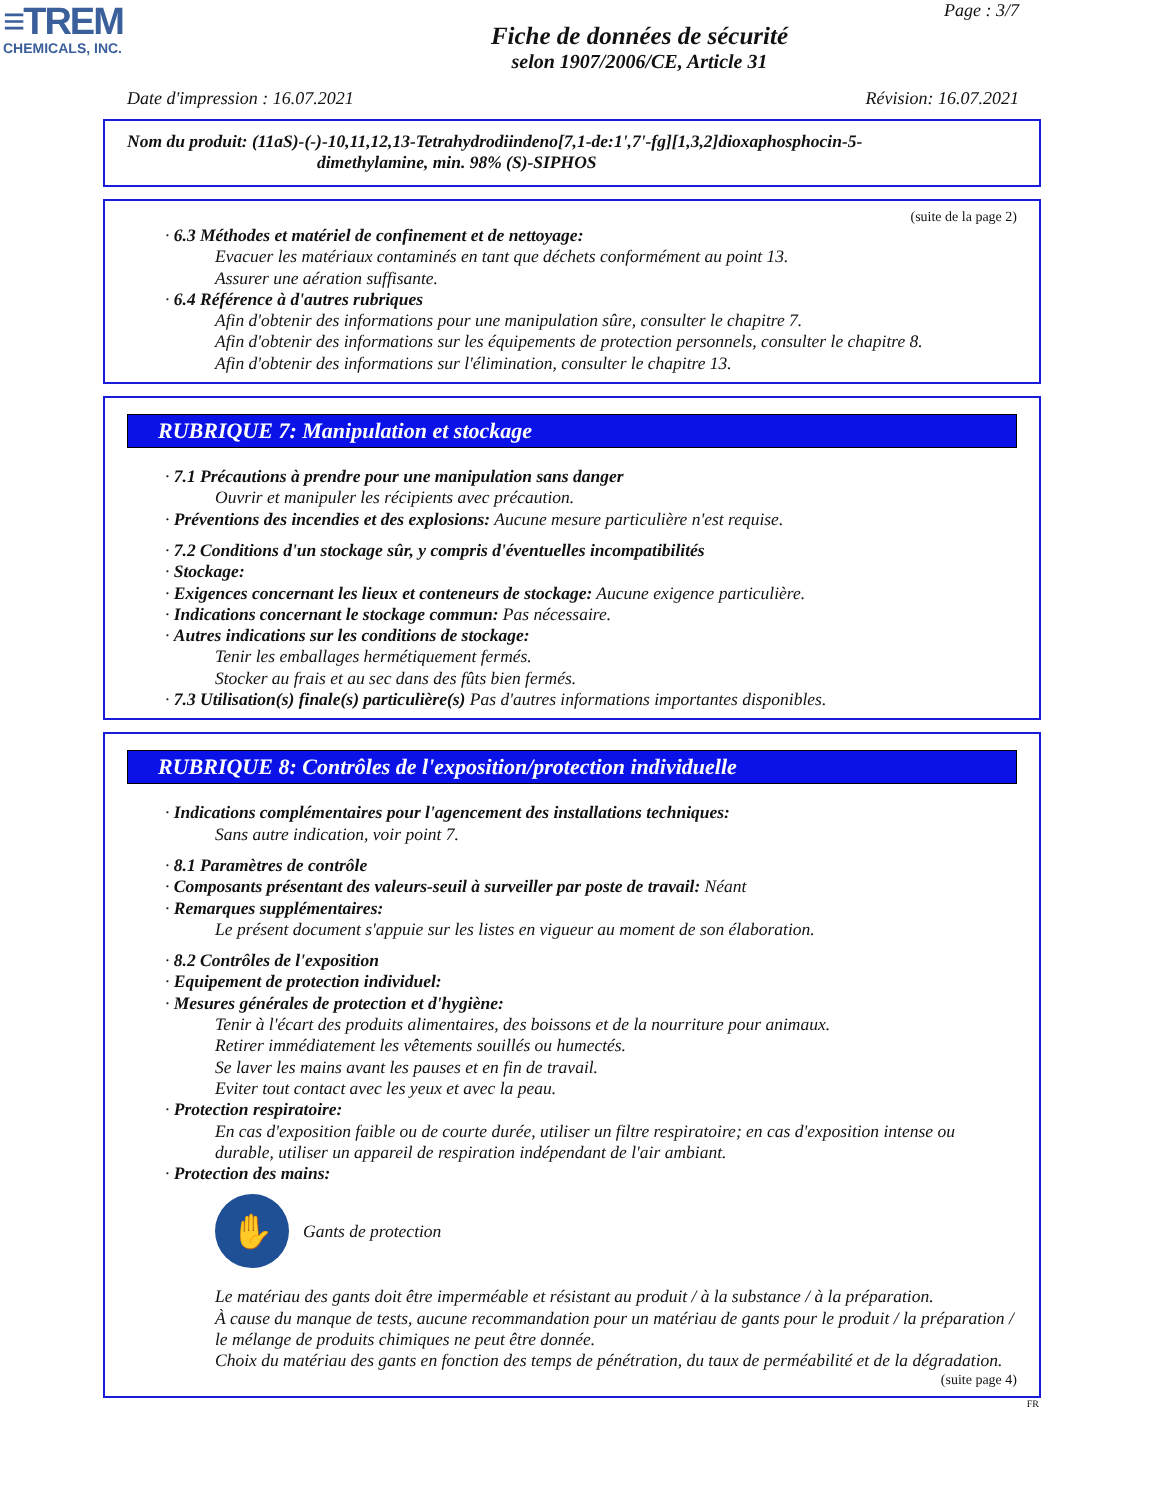≡TREM
CHEMICALS, INC.
Page : 3/7
Fiche de données de sécurité
selon 1907/2006/CE, Article 31
Date d'impression : 16.07.2021 Révision: 16.07.2021
Nom du produit: (11aS)-(-)-10,11,12,13-Tetrahydrodiindeno[7,1-de:1',7'-fg][1,3,2]dioxaphosphocin-5-
dimethylamine, min. 98% (S)-SIPHOS
(suite de la page 2)
· 6.3 Méthodes et matériel de confinement et de nettoyage:
Evacuer les matériaux contaminés en tant que déchets conformément au point 13.
Assurer une aération suffisante.
· 6.4 Référence à d'autres rubriques
Afin d'obtenir des informations pour une manipulation sûre, consulter le chapitre 7.
Afin d'obtenir des informations sur les équipements de protection personnels, consulter le chapitre 8.
Afin d'obtenir des informations sur l'élimination, consulter le chapitre 13.
RUBRIQUE 7: Manipulation et stockage
· 7.1 Précautions à prendre pour une manipulation sans danger
Ouvrir et manipuler les récipients avec précaution.
· Préventions des incendies et des explosions: Aucune mesure particulière n'est requise.
· 7.2 Conditions d'un stockage sûr, y compris d'éventuelles incompatibilités
· Stockage:
· Exigences concernant les lieux et conteneurs de stockage: Aucune exigence particulière.
· Indications concernant le stockage commun: Pas nécessaire.
· Autres indications sur les conditions de stockage:
Tenir les emballages hermétiquement fermés.
Stocker au frais et au sec dans des fûts bien fermés.
· 7.3 Utilisation(s) finale(s) particulière(s) Pas d'autres informations importantes disponibles.
RUBRIQUE 8: Contrôles de l'exposition/protection individuelle
· Indications complémentaires pour l'agencement des installations techniques:
Sans autre indication, voir point 7.
· 8.1 Paramètres de contrôle
· Composants présentant des valeurs-seuil à surveiller par poste de travail: Néant
· Remarques supplémentaires:
Le présent document s'appuie sur les listes en vigueur au moment de son élaboration.
· 8.2 Contrôles de l'exposition
· Equipement de protection individuel:
· Mesures générales de protection et d'hygiène:
Tenir à l'écart des produits alimentaires, des boissons et de la nourriture pour animaux.
Retirer immédiatement les vêtements souillés ou humectés.
Se laver les mains avant les pauses et en fin de travail.
Eviter tout contact avec les yeux et avec la peau.
· Protection respiratoire:
En cas d'exposition faible ou de courte durée, utiliser un filtre respiratoire; en cas d'exposition intense ou durable, utiliser un appareil de respiration indépendant de l'air ambiant.
· Protection des mains:
✋
Gants de protection
Le matériau des gants doit être imperméable et résistant au produit / à la substance / à la préparation.
À cause du manque de tests, aucune recommandation pour un matériau de gants pour le produit / la préparation / le mélange de produits chimiques ne peut être donnée.
Choix du matériau des gants en fonction des temps de pénétration, du taux de perméabilité et de la dégradation.
(suite page 4)
FR